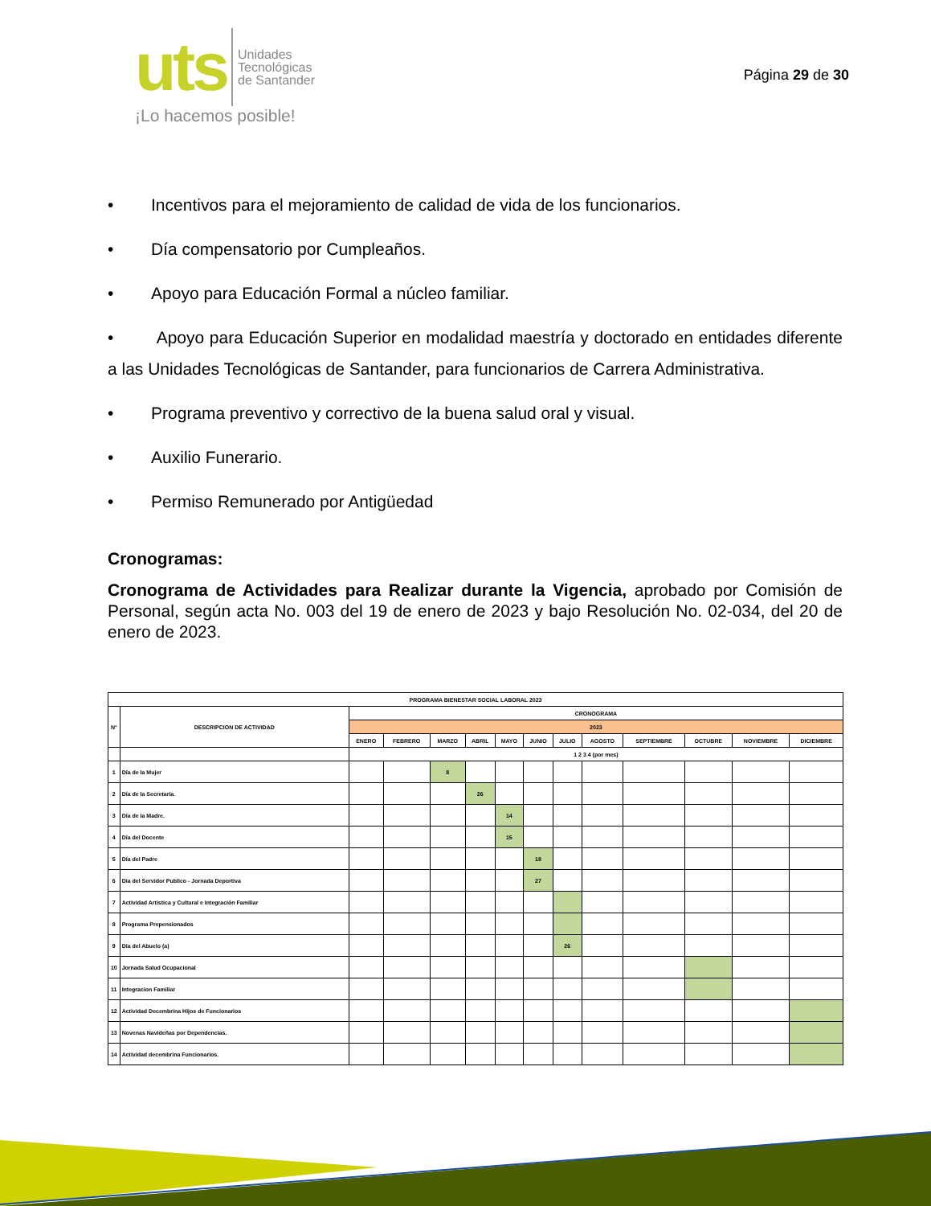uts
Unidades
Tecnológicas
de Santander
¡Lo hacemos posible!
Página 29 de 30
• Incentivos para el mejoramiento de calidad de vida de los funcionarios.
• Día compensatorio por Cumpleaños.
• Apoyo para Educación Formal a núcleo familiar.
• Apoyo para Educación Superior en modalidad maestría y doctorado en entidades diferente a las Unidades Tecnológicas de Santander, para funcionarios de Carrera Administrativa.
• Programa preventivo y correctivo de la buena salud oral y visual.
• Auxilio Funerario.
• Permiso Remunerado por Antigüedad
Cronogramas:
Cronograma de Actividades para Realizar durante la Vigencia, aprobado por Comisión de Personal, según acta No. 003 del 19 de enero de 2023 y bajo Resolución No. 02-034, del 20 de enero de 2023.
| PROGRAMA BIENESTAR SOCIAL LABORAL 2023 | | | | | | | | | | | | | |
| N° | DESCRIPCION DE ACTIVIDAD | CRONOGRAMA | | | | | | | | | | | |
| | | 2023 | | | | | | | | | | | |
| | | ENERO | FEBRERO | MARZO | ABRIL | MAYO | JUNIO | JULIO | AGOSTO | SEPTIEMBRE | OCTUBRE | NOVIEMBRE | DICIEMBRE |
| | | 1 2 3 4 (por mes) | | | | | | | | | | | |
| 1 | Día de la Mujer | | | 8 | | | | | | | | | |
| 2 | Día de la Secretaria. | | | | 26 | | | | | | | | |
| 3 | Día de la Madre. | | | | | 14 | | | | | | | |
| 4 | Día del Docente | | | | | 15 | | | | | | | |
| 5 | Día del Padre | | | | | | 18 | | | | | | |
| 6 | Dia del Servidor Publico - Jornada Deportiva | | | | | | 27 | | | | | | |
| 7 | Actividad Artistica y Cultural e Integración Familiar | | | | | | | | | | | | |
| 8 | Programa Prepensionados | | | | | | | | | | | | |
| 9 | Dia del Abuelo (a) | | | | | | | 26 | | | | | |
| 10 | Jornada Salud Ocupacional | | | | | | | | | | | | |
| 11 | Integracion Familiar | | | | | | | | | | | | |
| 12 | Actividad Decembrina Hijos de Funcionarios | | | | | | | | | | | | |
| 13 | Novenas Navideñas por Dependencias. | | | | | | | | | | | | |
| 14 | Actividad decembrina Funcionarios. | | | | | | | | | | | | |